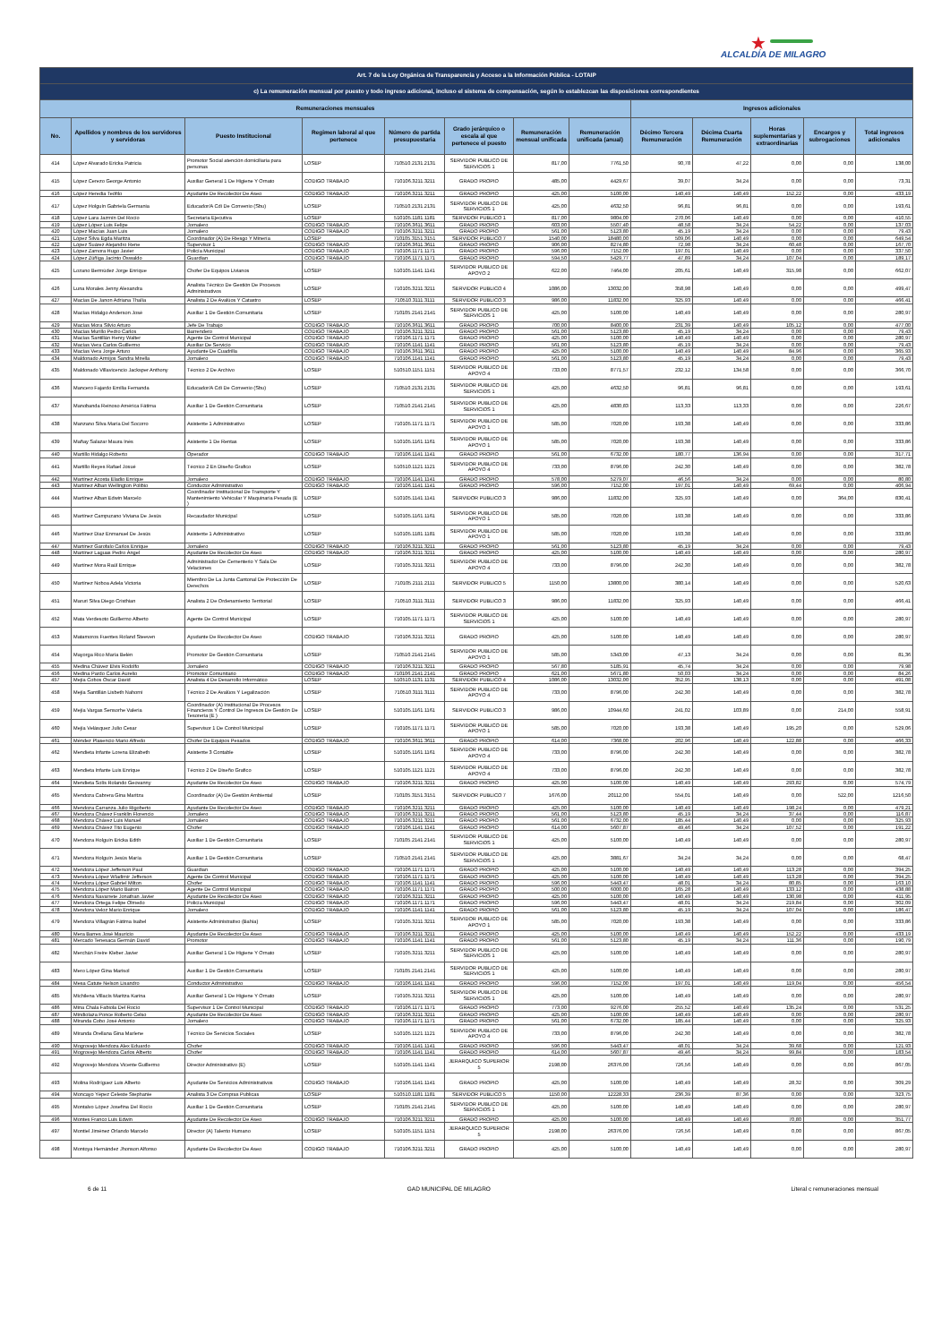★
ALCALDÍA DE MILAGRO
| Art. 7 de la Ley Orgánica de Transparencia y Acceso a la Información Pública - LOTAIP | | | | | | | | | | | | |
| --- | --- | --- | --- | --- | --- | --- | --- | --- | --- | --- | --- | --- |
| c) La remuneración mensual por puesto y todo ingreso adicional, incluso el sistema de compensación, según lo establezcan las disposiciones correspondientes | | | | | | | | | | | | |
| Remuneraciones mensuales | | | | | | | | Ingresos adicionales | | | | |
| No. | Apellidos y nombres de los servidores y servidoras | Puesto Institucional | Regimen laboral al que pertenece | Número de partida presupuestaria | Grado jerárquico o escala al que pertenece el puesto | Remuneración mensual unificada | Remuneración unificada (anual) | Décimo Tercera Remuneración | Décima Cuarta Remuneración | Horas suplementarias y extraordinarias | Encargos y subrogaciones | Total ingresos adicionales |
| 414 | López Alvarado Ericka Patricia | Promotor Social atención domiciliaria para personas | LOSEP | 710510.2131.2131 | SERVIDOR PUBLICO DE SERVICIOS 1 | 817,00 | 7761,50 | 90,78 | 47,22 | 0,00 | 0,00 | 138,00 |
| 415 | López Cerezo George Antonio | Auxiliar General 1 De Higiene Y Ornato | CODIGO TRABAJO | 710106.3211.3211 | GRADO PROPIO | 485,00 | 4429,67 | 39,07 | 34,24 | 0,00 | 0,00 | 73,31 |
| 416 | López Heredia Teófilo | Ayudante De Recolector De Aseo | CODIGO TRABAJO | 710106.3211.3211 | GRADO PROPIO | 425,00 | 5100,00 | 140,49 | 140,49 | 152,22 | 0,00 | 433,19 |
| 417 | López Holguín Gabriela Germania | Educador/A Cdi De Convenio (Sbu) | LOSEP | 710510.2131.2131 | SERVIDOR PUBLICO DE SERVICIOS 1 | 425,00 | 4632,50 | 96,81 | 96,81 | 0,00 | 0,00 | 193,61 |
| 418 | López Lara Jazmín Del Rocío | Secretaria Ejecutiva | LOSEP | 510105.1181.1181 | SERVIDOR PUBLICO 1 | 817,00 | 9804,00 | 270,06 | 140,49 | 0,00 | 0,00 | 410,55 |
| 419 | López López Luis Felipe | Jornalero | CODIGO TRABAJO | 710106.3611.3611 | GRADO PROPIO | 603,00 | 5507,40 | 48,58 | 34,24 | 54,22 | 0,00 | 137,03 |
| 420 | López Macías Juan Luis | Jornalero | CODIGO TRABAJO | 710106.3211.3211 | GRADO PROPIO | 561,00 | 5123,80 | 45,19 | 34,24 | 0,00 | 0,00 | 79,43 |
| 421 | López Silva Egda Maritza | Coordinador (A) De Riesgo Y Minería | LOSEP | 710105.3151.3151 | SERVIDOR PUBLICO 7 | 1540,00 | 18480,00 | 509,06 | 140,49 | 0,00 | 0,00 | 649,54 |
| 422 | López Suárez Alejandro Rene | Supervisor 1 | CODIGO TRABAJO | 710106.3611.3611 | GRADO PROPIO | 906,00 | 8274,80 | 72,98 | 34,24 | 60,48 | 0,00 | 167,70 |
| 423 | López Zamora Hugo Javier | Policía Municipal | CODIGO TRABAJO | 710106.1171.1171 | GRADO PROPIO | 596,00 | 7152,00 | 197,01 | 140,49 | 0,00 | 0,00 | 337,50 |
| 424 | López Zúñiga Jacinto Oswaldo | Guardian | CODIGO TRABAJO | 710106.1171.1171 | GRADO PROPIO | 594,50 | 5429,77 | 47,89 | 34,24 | 107,04 | 0,00 | 189,17 |
| 425 | Lozano Bermúdez Jorge Enrique | Chofer De Equipos Livianos | LOSEP | 510105.1141.1141 | SERVIDOR PUBLICO DE APOYO 2 | 622,00 | 7464,00 | 205,61 | 140,49 | 315,98 | 0,00 | 662,07 |
| 426 | Luna Morales Jenny Alexandra | Analista Técnico De Gestión De Procesos Administrativos | LOSEP | 710105.3211.3211 | SERVIDOR PUBLICO 4 | 1086,00 | 13032,00 | 358,98 | 140,49 | 0,00 | 0,00 | 499,47 |
| 427 | Macías De Janon Adriana Thalía | Analista 2 De Avalúos Y Catastro | LOSEP | 710510.3111.3111 | SERVIDOR PUBLICO 3 | 986,00 | 11832,00 | 325,93 | 140,49 | 0,00 | 0,00 | 466,41 |
| 428 | Macías Hidalgo Anderson José | Auxiliar 1 De Gestión Comunitaria | LOSEP | 710105.2141.2141 | SERVIDOR PUBLICO DE SERVICIOS 1 | 425,00 | 5100,00 | 140,49 | 140,49 | 0,00 | 0,00 | 280,97 |
| 429 | Macías Mora Silvio Arturo | Jefe De Trabajo | CODIGO TRABAJO | 710106.3611.3611 | GRADO PROPIO | 700,00 | 8400,00 | 231,39 | 140,49 | 105,12 | 0,00 | 477,00 |
| 430 | Macías Murillo Pedro Carlos | Barrendero | CODIGO TRABAJO | 710106.3211.3211 | GRADO PROPIO | 561,00 | 5123,80 | 45,19 | 34,24 | 0,00 | 0,00 | 79,43 |
| 431 | Macías Santillán Henry Walter | Agente De Control Municipal | CODIGO TRABAJO | 710106.1171.1171 | GRADO PROPIO | 425,00 | 5100,00 | 140,49 | 140,49 | 0,00 | 0,00 | 280,97 |
| 432 | Macías Vera Carlos Guillermo | Auxiliar De Servicio | CODIGO TRABAJO | 710106.1141.1141 | GRADO PROPIO | 561,00 | 5123,80 | 45,19 | 34,24 | 0,00 | 0,00 | 79,43 |
| 433 | Macías Vera Jorge Arturo | Ayudante De Cuadrilla | CODIGO TRABAJO | 710106.3611.3611 | GRADO PROPIO | 425,00 | 5100,00 | 140,49 | 140,49 | 84,96 | 0,00 | 365,93 |
| 434 | Maldonado Armijos Sandra Mirella | Jornalero | CODIGO TRABAJO | 710106.1141.1141 | GRADO PROPIO | 561,00 | 5123,80 | 45,19 | 34,24 | 0,00 | 0,00 | 79,43 |
| 435 | Maldonado Villavicencio Jacksper Anthony | Técnico 2 De Archivo | LOSEP | 510510.1151.1151 | SERVIDOR PUBLICO DE APOYO 4 | 733,00 | 8771,57 | 232,12 | 134,58 | 0,00 | 0,00 | 366,70 |
| 436 | Mancero Fajardo Emilia Fernanda | Educador/A Cdi De Convenio (Sbu) | LOSEP | 710510.2131.2131 | SERVIDOR PUBLICO DE SERVICIOS 1 | 425,00 | 4632,50 | 96,81 | 96,81 | 0,00 | 0,00 | 193,61 |
| 437 | Manobanda Reinoso América Fátima | Auxiliar 1 De Gestión Comunitaria | LOSEP | 710510.2141.2141 | SERVIDOR PUBLICO DE SERVICIOS 1 | 425,00 | 4830,83 | 113,33 | 113,33 | 0,00 | 0,00 | 226,67 |
| 438 | Manzano Silva María Del Socorro | Asistente 1 Administrativo | LOSEP | 710105.1171.1171 | SERVIDOR PUBLICO DE APOYO 1 | 585,00 | 7020,00 | 193,38 | 140,49 | 0,00 | 0,00 | 333,86 |
| 439 | Mañay Salazar Maura Inés | Asistente 1 De Rentas | LOSEP | 510105.1161.1161 | SERVIDOR PUBLICO DE APOYO 1 | 585,00 | 7020,00 | 193,38 | 140,49 | 0,00 | 0,00 | 333,86 |
| 440 | Martillo Hidalgo Roberto | Operador | CODIGO TRABAJO | 710106.1141.1141 | GRADO PROPIO | 561,00 | 6732,00 | 180,77 | 136,94 | 0,00 | 0,00 | 317,71 |
| 441 | Martillo Reyes Rafael Josué | Técnico 2 En Diseño Grafico | LOSEP | 510510.1121.1121 | SERVIDOR PUBLICO DE APOYO 4 | 733,00 | 8796,00 | 242,30 | 140,49 | 0,00 | 0,00 | 382,78 |
| 442 | Martínez Acosta Eladio Enrique | Jornalero | CODIGO TRABAJO | 710106.1141.1141 | GRADO PROPIO | 578,00 | 5279,07 | 46,56 | 34,24 | 0,00 | 0,00 | 80,80 |
| 443 | Martínez Alban Wellington Polibio | Conductor Administrativo | CODIGO TRABAJO | 710106.1141.1141 | GRADO PROPIO | 596,00 | 7152,00 | 197,01 | 140,49 | 69,44 | 0,00 | 406,94 |
| 444 | Martínez Alban Edwin Marcelo | Coordinador Institucional De Transporte Y Mantenimiento Vehicular Y Maquinaria Pesada (E ) | LOSEP | 510105.1141.1141 | SERVIDOR PUBLICO 3 | 986,00 | 11832,00 | 325,93 | 140,49 | 0,00 | 364,00 | 830,41 |
| 445 | Martínez Campuzano Viviana De Jesús | Recaudador Municipal | LOSEP | 510105.1161.1161 | SERVIDOR PUBLICO DE APOYO 1 | 585,00 | 7020,00 | 193,38 | 140,49 | 0,00 | 0,00 | 333,86 |
| 446 | Martínez Diaz Enmanuel De Jesús | Asistente 1 Administrativo | LOSEP | 510105.1181.1181 | SERVIDOR PUBLICO DE APOYO 1 | 585,00 | 7020,00 | 193,38 | 140,49 | 0,00 | 0,00 | 333,86 |
| 447 | Martínez Garofalo Carlos Enrique | Jornalero | CODIGO TRABAJO | 710106.3211.3211 | GRADO PROPIO | 561,00 | 5123,80 | 45,19 | 34,24 | 0,00 | 0,00 | 79,43 |
| 448 | Martínez Laguas Pedro Ángel | Ayudante De Recolector De Aseo | CODIGO TRABAJO | 710106.3211.3211 | GRADO PROPIO | 425,00 | 5100,00 | 140,49 | 140,49 | 0,00 | 0,00 | 280,97 |
| 449 | Martínez Mora Raúl Enrique | Administrador De Cementerio Y Sala De Velaciones | LOSEP | 710105.3211.3211 | SERVIDOR PUBLICO DE APOYO 4 | 733,00 | 8796,00 | 242,30 | 140,49 | 0,00 | 0,00 | 382,78 |
| 450 | Martínez Noboa Adela Victoria | Miembro De La Junta Cantonal De Protección De Derechos | LOSEP | 710105.2111.2111 | SERVIDOR PUBLICO 5 | 1150,00 | 13800,00 | 380,14 | 140,49 | 0,00 | 0,00 | 520,63 |
| 451 | Maruri Silva Diego Cristhian | Analista 2 De Ordenamiento Territorial | LOSEP | 710510.3111.3111 | SERVIDOR PUBLICO 3 | 986,00 | 11832,00 | 325,93 | 140,49 | 0,00 | 0,00 | 466,41 |
| 452 | Mata Verdesoto Guillermo Alberto | Agente De Control Municipal | LOSEP | 710105.1171.1171 | SERVIDOR PUBLICO DE SERVICIOS 1 | 425,00 | 5100,00 | 140,49 | 140,49 | 0,00 | 0,00 | 280,97 |
| 453 | Matamoros Fuentes Roland Steeven | Ayudante De Recolector De Aseo | CODIGO TRABAJO | 710106.3211.3211 | GRADO PROPIO | 425,00 | 5100,00 | 140,49 | 140,49 | 0,00 | 0,00 | 280,97 |
| 454 | Mayorga Rico María Belén | Promotor De Gestión Comunitaria | LOSEP | 710510.2141.2141 | SERVIDOR PUBLICO DE APOYO 1 | 585,00 | 5343,00 | 47,13 | 34,24 | 0,00 | 0,00 | 81,36 |
| 455 | Medina Chávez Elvis Rodolfo | Jornalero | CODIGO TRABAJO | 710106.3211.3211 | GRADO PROPIO | 567,80 | 5185,91 | 45,74 | 34,24 | 0,00 | 0,00 | 79,98 |
| 456 | Medina Pardo Carlos Aurelio | Promotor Comunitario | CODIGO TRABAJO | 710106.2141.2141 | GRADO PROPIO | 621,00 | 5671,80 | 50,03 | 34,24 | 0,00 | 0,00 | 84,26 |
| 457 | Mejía Cobos Oscar David | Analista 4 De Desarrollo Informático | LOSEP | 510510.1131.1131 | SERVIDOR PUBLICO 4 | 1086,00 | 13032,00 | 352,95 | 138,13 | 0,00 | 0,00 | 491,08 |
| 458 | Mejía Santillán Lisbeth Nahomi | Técnico 2 De Avalúos Y Legalización | LOSEP | 710510.3111.3111 | SERVIDOR PUBLICO DE APOYO 4 | 733,00 | 8796,00 | 242,30 | 140,49 | 0,00 | 0,00 | 382,78 |
| 459 | Mejía Vargas Sensorhe Valeria | Coordinador (A) Institucional De Procesos Financieros Y Control De Ingresos De Gestión De Tesorería (E ) | LOSEP | 510105.1161.1161 | SERVIDOR PUBLICO 3 | 986,00 | 10944,60 | 241,02 | 103,89 | 0,00 | 214,00 | 558,91 |
| 460 | Mejía Velásquez Julio Cesar | Supervisor 1 De Control Municipal | LOSEP | 710105.1171.1171 | SERVIDOR PUBLICO DE APOYO 1 | 585,00 | 7020,00 | 193,38 | 140,49 | 195,20 | 0,00 | 529,06 |
| 461 | Méndez Plasencio Mario Alfredo | Chofer De Equipos Pesados | CODIGO TRABAJO | 710106.3611.3611 | GRADO PROPIO | 614,00 | 7368,00 | 202,96 | 140,49 | 122,88 | 0,00 | 466,33 |
| 462 | Mendieta Infante Lorena Elizabeth | Asistente 3 Contable | LOSEP | 510105.1161.1161 | SERVIDOR PUBLICO DE APOYO 4 | 733,00 | 8796,00 | 242,30 | 140,49 | 0,00 | 0,00 | 382,78 |
| 463 | Mendieta Infante Luis Enrique | Técnico 2 De Diseño Grafico | LOSEP | 510105.1121.1121 | SERVIDOR PUBLICO DE APOYO 4 | 733,00 | 8796,00 | 242,30 | 140,49 | 0,00 | 0,00 | 382,78 |
| 464 | Mendieta Solís Rolando Geovanny | Ayudante De Recolector De Aseo | CODIGO TRABAJO | 710106.3211.3211 | GRADO PROPIO | 425,00 | 5100,00 | 140,49 | 140,49 | 293,82 | 0,00 | 574,79 |
| 465 | Mendoza Cabrera Gina Maritza | Coordinador (A) De Gestión Ambiental | LOSEP | 710105.3151.3151 | SERVIDOR PUBLICO 7 | 1676,00 | 20112,00 | 554,01 | 140,49 | 0,00 | 522,00 | 1216,50 |
| 466 | Mendoza Carranza Julio Rigoberto | Ayudante De Recolector De Aseo | CODIGO TRABAJO | 710106.3211.3211 | GRADO PROPIO | 425,00 | 5100,00 | 140,49 | 140,49 | 198,24 | 0,00 | 479,21 |
| 467 | Mendoza Chávez Franklin Florencio | Jornalero | CODIGO TRABAJO | 710106.3211.3211 | GRADO PROPIO | 561,00 | 5123,80 | 45,19 | 34,24 | 37,44 | 0,00 | 116,87 |
| 468 | Mendoza Chávez Luis Manuel | Jornalero | CODIGO TRABAJO | 710106.3211.3211 | GRADO PROPIO | 561,00 | 6732,00 | 185,44 | 140,49 | 0,00 | 0,00 | 325,93 |
| 469 | Mendoza Chávez Tito Eugenio | Chofer | CODIGO TRABAJO | 710106.1141.1141 | GRADO PROPIO | 614,00 | 5607,87 | 49,46 | 34,24 | 107,52 | 0,00 | 191,22 |
| 470 | Mendoza Holguín Ericka Edith | Auxiliar 1 De Gestión Comunitaria | LOSEP | 710105.2141.2141 | SERVIDOR PUBLICO DE SERVICIOS 1 | 425,00 | 5100,00 | 140,49 | 140,49 | 0,00 | 0,00 | 280,97 |
| 471 | Mendoza Holguín Jesús María | Auxiliar 1 De Gestión Comunitaria | LOSEP | 710510.2141.2141 | SERVIDOR PUBLICO DE SERVICIOS 1 | 425,00 | 3881,67 | 34,24 | 34,24 | 0,00 | 0,00 | 68,47 |
| 472 | Mendoza López Jefferson Paul | Guardian | CODIGO TRABAJO | 710106.1171.1171 | GRADO PROPIO | 425,00 | 5100,00 | 140,49 | 140,49 | 113,28 | 0,00 | 394,25 |
| 473 | Mendoza López Wladimir Jefferson | Agente De Control Municipal | CODIGO TRABAJO | 710106.1171.1171 | GRADO PROPIO | 425,00 | 5100,00 | 140,49 | 140,49 | 113,28 | 0,00 | 394,25 |
| 474 | Mendoza López Gabriel Milton | Chofer | CODIGO TRABAJO | 710106.1141.1141 | GRADO PROPIO | 596,00 | 5443,47 | 48,01 | 34,24 | 80,85 | 0,00 | 163,10 |
| 475 | Mendoza López Mario Bairon | Agente De Control Municipal | CODIGO TRABAJO | 710106.1171.1171 | GRADO PROPIO | 500,00 | 6000,00 | 165,28 | 140,49 | 133,12 | 0,00 | 438,88 |
| 476 | Mendoza Navarrete Jonathan Javier | Ayudante De Recolector De Aseo | CODIGO TRABAJO | 710106.3211.3211 | GRADO PROPIO | 425,00 | 5100,00 | 140,49 | 140,49 | 130,98 | 0,00 | 411,95 |
| 477 | Mendoza Ortega Felipe Olmedo | Policía Municipal | CODIGO TRABAJO | 710106.1171.1171 | GRADO PROPIO | 596,00 | 5443,47 | 48,01 | 34,24 | 219,84 | 0,00 | 302,09 |
| 478 | Mendoza Veloz Mario Enrique | Jornalero | CODIGO TRABAJO | 710106.1141.1141 | GRADO PROPIO | 561,00 | 5123,80 | 45,19 | 34,24 | 107,04 | 0,00 | 186,47 |
| 479 | Mendoza Villagrán Fátima Isabel | Asistente Administrativo (Bahía) | LOSEP | 710105.3211.3211 | SERVIDOR PUBLICO DE APOYO 1 | 585,00 | 7020,00 | 193,38 | 140,49 | 0,00 | 0,00 | 333,86 |
| 480 | Mera Barres José Mauricio | Ayudante De Recolector De Aseo | CODIGO TRABAJO | 710106.3211.3211 | GRADO PROPIO | 425,00 | 5100,00 | 140,49 | 140,49 | 152,22 | 0,00 | 433,19 |
| 481 | Mercado Tenesaca Germán David | Promotor | CODIGO TRABAJO | 710106.1141.1141 | GRADO PROPIO | 561,00 | 5123,80 | 45,19 | 34,24 | 111,36 | 0,00 | 190,79 |
| 482 | Merchán Freire Kleber Javier | Auxiliar General 1 De Higiene Y Ornato | LOSEP | 710105.3211.3211 | SERVIDOR PUBLICO DE SERVICIOS 1 | 425,00 | 5100,00 | 140,49 | 140,49 | 0,00 | 0,00 | 280,97 |
| 483 | Mero López Gina Marisol | Auxiliar 1 De Gestión Comunitaria | LOSEP | 710105.2141.2141 | SERVIDOR PUBLICO DE SERVICIOS 1 | 425,00 | 5100,00 | 140,49 | 140,49 | 0,00 | 0,00 | 280,97 |
| 484 | Mesa Catute Nelson Lisandro | Conductor Administrativo | CODIGO TRABAJO | 710106.1141.1141 | GRADO PROPIO | 596,00 | 7152,00 | 197,01 | 140,49 | 119,04 | 0,00 | 456,54 |
| 485 | Michilena Villacís Maritza Karina | Auxiliar General 1 De Higiene Y Ornato | LOSEP | 710105.3211.3211 | SERVIDOR PUBLICO DE SERVICIOS 1 | 425,00 | 5100,00 | 140,49 | 140,49 | 0,00 | 0,00 | 280,97 |
| 486 | Mina Chala Fabiola Del Rocío | Supervisor 1 De Control Municipal | CODIGO TRABAJO | 710106.1171.1171 | GRADO PROPIO | 773,00 | 9276,00 | 255,52 | 140,49 | 135,24 | 0,00 | 531,25 |
| 487 | Mindiolaza Ponce Roberto Celso | Ayudante De Recolector De Aseo | CODIGO TRABAJO | 710106.3211.3211 | GRADO PROPIO | 425,00 | 5100,00 | 140,49 | 140,49 | 0,00 | 0,00 | 280,97 |
| 488 | Miranda Cobo José Antonio | Jornalero | CODIGO TRABAJO | 710106.1171.1171 | GRADO PROPIO | 561,00 | 6732,00 | 185,44 | 140,49 | 0,00 | 0,00 | 325,93 |
| 489 | Miranda Orellana Gina Marlene | Técnico De Servicios Sociales | LOSEP | 510105.1121.1121 | SERVIDOR PUBLICO DE APOYO 4 | 733,00 | 8796,00 | 242,30 | 140,49 | 0,00 | 0,00 | 382,78 |
| 490 | Mogrovejo Mendoza Alex Eduardo | Chofer | CODIGO TRABAJO | 710106.1141.1141 | GRADO PROPIO | 596,00 | 5443,47 | 48,01 | 34,24 | 39,68 | 0,00 | 121,93 |
| 491 | Mogrovejo Mendoza Carlos Alberto | Chofer | CODIGO TRABAJO | 710106.1141.1141 | GRADO PROPIO | 614,00 | 5607,87 | 49,46 | 34,24 | 99,84 | 0,00 | 183,54 |
| 492 | Mogrovejo Mendoza Vicente Guillermo | Director Administrativo (E) | LOSEP | 510105.1141.1141 | JERARQUICO SUPERIOR 5 | 2198,00 | 26376,00 | 726,56 | 140,49 | 0,00 | 0,00 | 867,05 |
| 493 | Molina Rodríguez Luis Alberto | Ayudante De Servicios Administrativos | CODIGO TRABAJO | 710106.1141.1141 | GRADO PROPIO | 425,00 | 5100,00 | 140,49 | 140,49 | 28,32 | 0,00 | 309,29 |
| 494 | Moncayo Yépez Celeste Stephanie | Analista 3 De Compras Publicas | LOSEP | 510510.1181.1181 | SERVIDOR PUBLICO 5 | 1150,00 | 12228,33 | 236,39 | 87,36 | 0,00 | 0,00 | 323,75 |
| 495 | Montalvo López Josefina Del Rocío | Auxiliar 1 De Gestión Comunitaria | LOSEP | 710105.2141.2141 | SERVIDOR PUBLICO DE SERVICIOS 1 | 425,00 | 5100,00 | 140,49 | 140,49 | 0,00 | 0,00 | 280,97 |
| 496 | Montes Franco Luis Edwin | Ayudante De Recolector De Aseo | CODIGO TRABAJO | 710106.3211.3211 | GRADO PROPIO | 425,00 | 5100,00 | 140,49 | 140,49 | 70,80 | 0,00 | 351,77 |
| 497 | Montiel Jiménez Orlando Marcelo | Director (A) Talento Humano | LOSEP | 510105.1151.1151 | JERARQUICO SUPERIOR 5 | 2198,00 | 26376,00 | 726,56 | 140,49 | 0,00 | 0,00 | 867,05 |
| 498 | Montoya Hernández Jhonson Alfonso | Ayudante De Recolector De Aseo | CODIGO TRABAJO | 710106.3211.3211 | GRADO PROPIO | 425,00 | 5100,00 | 140,49 | 140,49 | 0,00 | 0,00 | 280,97 |
6 de 11 GAD MUNICIPAL DE MILAGRO Literal c remuneraciones mensual